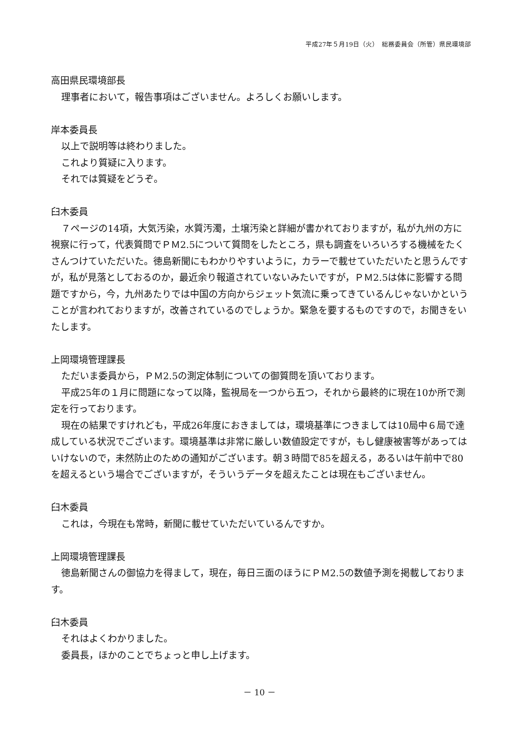平成27年５月19日（火）　総務委員会（所管）県民環境部
高田県民環境部長
理事者において，報告事項はございません。よろしくお願いします。
岸本委員長
以上で説明等は終わりました。
これより質疑に入ります。
それでは質疑をどうぞ。
臼木委員
７ページの14項，大気汚染，水質汚濁，土壌汚染と詳細が書かれておりますが，私が九州の方に視察に行って，代表質問でＰＭ2.5について質問をしたところ，県も調査をいろいろする機械をたくさんつけていただいた。徳島新聞にもわかりやすいように，カラーで載せていただいたと思うんですが，私が見落としておるのか，最近余り報道されていないみたいですが，ＰＭ2.5は体に影響する問題ですから，今，九州あたりでは中国の方向からジェット気流に乗ってきているんじゃないかということが言われておりますが，改善されているのでしょうか。緊急を要するものですので，お聞きをいたします。
上岡環境管理課長
ただいま委員から，ＰＭ2.5の測定体制についての御質問を頂いております。
平成25年の１月に問題になって以降，監視局を一つから五つ，それから最終的に現在10か所で測定を行っております。
現在の結果ですけれども，平成26年度におきましては，環境基準につきましては10局中６局で達成している状況でございます。環境基準は非常に厳しい数値設定ですが，もし健康被害等があってはいけないので，未然防止のための通知がございます。朝３時間で85を超える，あるいは午前中で80を超えるという場合でございますが，そういうデータを超えたことは現在もございません。
臼木委員
これは，今現在も常時，新聞に載せていただいているんですか。
上岡環境管理課長
徳島新聞さんの御協力を得まして，現在，毎日三面のほうにＰＭ2.5の数値予測を掲載しております。
臼木委員
それはよくわかりました。
委員長，ほかのことでちょっと申し上げます。
－ 10 －